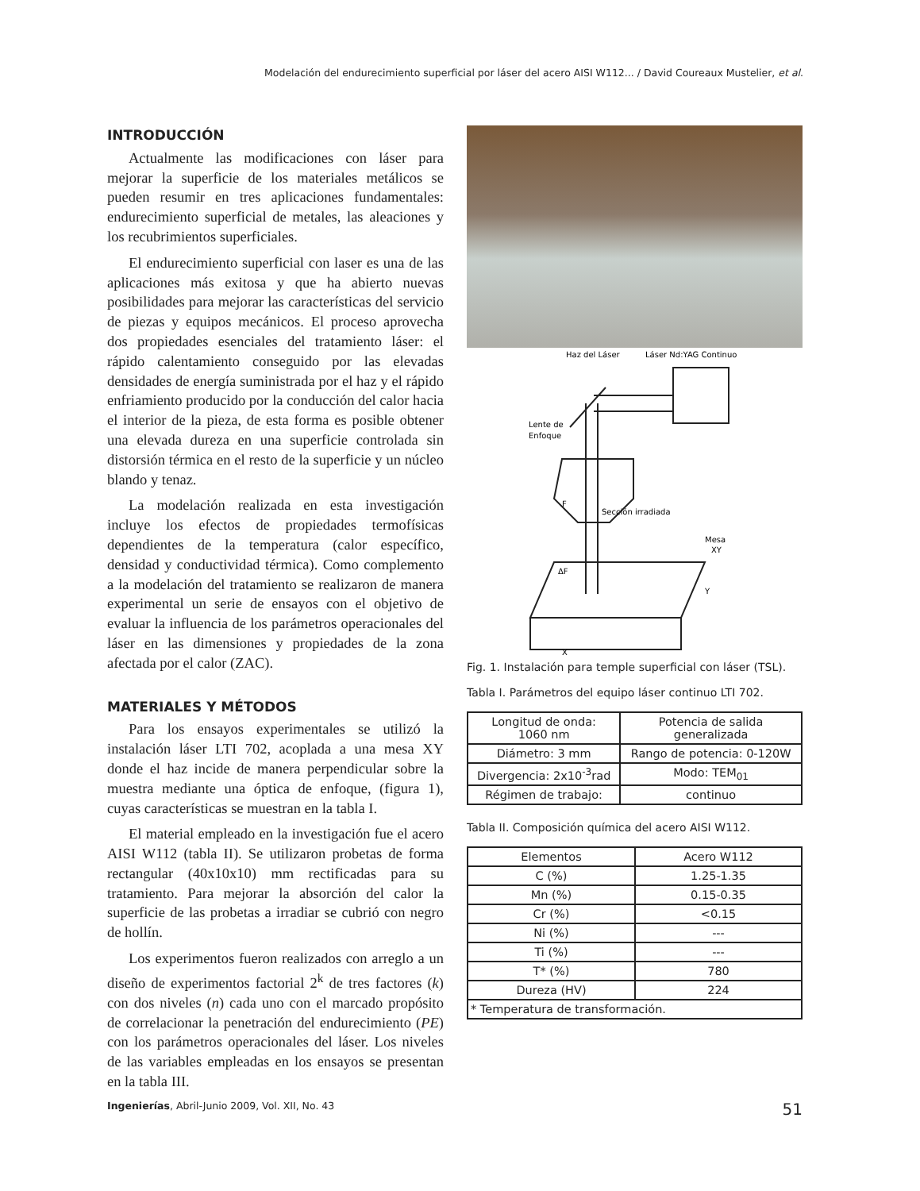Modelación del endurecimiento superficial por láser del acero AISI W112... / David Coureaux Mustelier, et al.
INTRODUCCIÓN
Actualmente las modificaciones con láser para mejorar la superficie de los materiales metálicos se pueden resumir en tres aplicaciones fundamentales: endurecimiento superficial de metales, las aleaciones y los recubrimientos superficiales.
El endurecimiento superficial con laser es una de las aplicaciones más exitosa y que ha abierto nuevas posibilidades para mejorar las características del servicio de piezas y equipos mecánicos. El proceso aprovecha dos propiedades esenciales del tratamiento láser: el rápido calentamiento conseguido por las elevadas densidades de energía suministrada por el haz y el rápido enfriamiento producido por la conducción del calor hacia el interior de la pieza, de esta forma es posible obtener una elevada dureza en una superficie controlada sin distorsión térmica en el resto de la superficie y un núcleo blando y tenaz.
La modelación realizada en esta investigación incluye los efectos de propiedades termofísicas dependientes de la temperatura (calor específico, densidad y conductividad térmica). Como complemento a la modelación del tratamiento se realizaron de manera experimental un serie de ensayos con el objetivo de evaluar la influencia de los parámetros operacionales del láser en las dimensiones y propiedades de la zona afectada por el calor (ZAC).
MATERIALES Y MÉTODOS
Para los ensayos experimentales se utilizó la instalación láser LTI 702, acoplada a una mesa XY donde el haz incide de manera perpendicular sobre la muestra mediante una óptica de enfoque, (figura 1), cuyas características se muestran en la tabla I.
El material empleado en la investigación fue el acero AISI W112 (tabla II). Se utilizaron probetas de forma rectangular (40x10x10) mm rectificadas para su tratamiento. Para mejorar la absorción del calor la superficie de las probetas a irradiar se cubrió con negro de hollín.
Los experimentos fueron realizados con arreglo a un diseño de experimentos factorial 2<sup>k</sup> de tres factores (k) con dos niveles (n) cada uno con el marcado propósito de correlacionar la penetración del endurecimiento (PE) con los parámetros operacionales del láser. Los niveles de las variables empleadas en los ensayos se presentan en la tabla III.
Haz del Láser
Láser Nd:YAG Continuo
Lente de
Enfoque
Sección irradiada
Mesa
XY
F
ΔF
Y
X
Fig. 1. Instalación para temple superficial con láser (TSL).
Tabla I. Parámetros del equipo láser continuo LTI 702.
| Longitud de onda: 1060 nm | Potencia de salida generalizada |
| Diámetro: 3 mm | Rango de potencia: 0-120W |
| Divergencia: 2x10<sup>-3</sup>rad | Modo: TEM<sub>01</sub> |
| Régimen de trabajo: | continuo |
Tabla II. Composición química del acero AISI W112.
| Elementos | Acero W112 |
| --- | --- |
| C (%) | 1.25-1.35 |
| Mn (%) | 0.15-0.35 |
| Cr (%) | <0.15 |
| Ni (%) | --- |
| Ti (%) | --- |
| T* (%) | 780 |
| Dureza (HV) | 224 |
| * Temperatura de transformación. | |
Ingenierías, Abril-Junio 2009, Vol. XII, No. 43 51